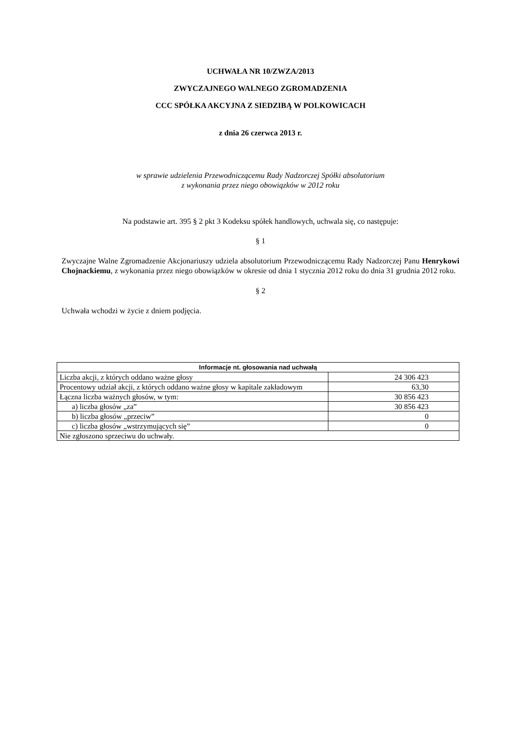UCHWAŁA NR 10/ZWZA/2013
ZWYCZAJNEGO WALNEGO ZGROMADZENIA
CCC SPÓŁKA AKCYJNA Z SIEDZIBĄ W POLKOWICACH
z dnia 26 czerwca 2013 r.
w sprawie udzielenia Przewodniczącemu Rady Nadzorczej Spółki absolutorium
z wykonania przez niego obowiązków w 2012 roku
Na podstawie art. 395 § 2 pkt 3 Kodeksu spółek handlowych, uchwala się, co następuje:
§ 1
Zwyczajne Walne Zgromadzenie Akcjonariuszy udziela absolutorium Przewodniczącemu Rady Nadzorczej Panu Henrykowi Chojnackiemu, z wykonania przez niego obowiązków w okresie od dnia 1 stycznia 2012 roku do dnia 31 grudnia 2012 roku.
§ 2
Uchwała wchodzi w życie z dniem podjęcia.
| Informacje nt. głosowania nad uchwałą | |
| --- | --- |
| Liczba akcji, z których oddano ważne głosy | 24 306 423 |
| Procentowy udział akcji, z których oddano ważne głosy w kapitale zakładowym | 63,30 |
| Łączna liczba ważnych głosów, w tym: | 30 856 423 |
| a) liczba głosów „za” | 30 856 423 |
| b) liczba głosów „przeciw” | 0 |
| c) liczba głosów „wstrzymujących się” | 0 |
| Nie zgłoszono sprzeciwu do uchwały. | |